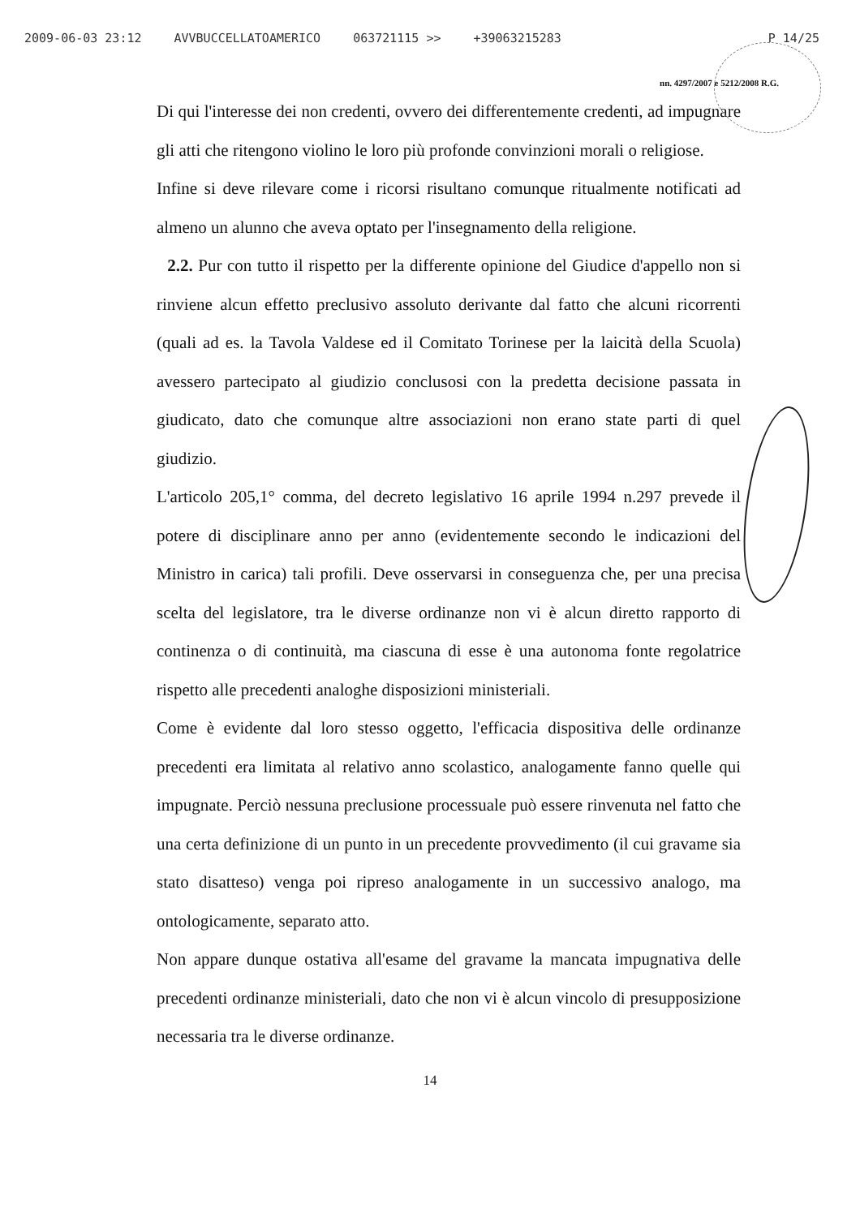2009-06-03 23:12 AVVBUCCELLATOAMERICO 063721115 >> +39063215283 P 14/25
nn. 4297/2007 e 5212/2008 R.G.
Di qui l'interesse dei non credenti, ovvero dei differentemente credenti, ad impugnare gli atti che ritengono violino le loro più profonde convinzioni morali o religiose.
Infine si deve rilevare come i ricorsi risultano comunque ritualmente notificati ad almeno un alunno che aveva optato per l'insegnamento della religione.
2.2. Pur con tutto il rispetto per la differente opinione del Giudice d'appello non si rinviene alcun effetto preclusivo assoluto derivante dal fatto che alcuni ricorrenti (quali ad es. la Tavola Valdese ed il Comitato Torinese per la laicità della Scuola) avessero partecipato al giudizio conclusosi con la predetta decisione passata in giudicato, dato che comunque altre associazioni non erano state parti di quel giudizio.
L'articolo 205,1° comma, del decreto legislativo 16 aprile 1994 n.297 prevede il potere di disciplinare anno per anno (evidentemente secondo le indicazioni del Ministro in carica) tali profili. Deve osservarsi in conseguenza che, per una precisa scelta del legislatore, tra le diverse ordinanze non vi è alcun diretto rapporto di continenza o di continuità, ma ciascuna di esse è una autonoma fonte regolatrice rispetto alle precedenti analoghe disposizioni ministeriali.
Come è evidente dal loro stesso oggetto, l'efficacia dispositiva delle ordinanze precedenti era limitata al relativo anno scolastico, analogamente fanno quelle qui impugnate. Perciò nessuna preclusione processuale può essere rinvenuta nel fatto che una certa definizione di un punto in un precedente provvedimento (il cui gravame sia stato disatteso) venga poi ripreso analogamente in un successivo analogo, ma ontologicamente, separato atto.
Non appare dunque ostativa all'esame del gravame la mancata impugnativa delle precedenti ordinanze ministeriali, dato che non vi è alcun vincolo di presupposizione necessaria tra le diverse ordinanze.
14